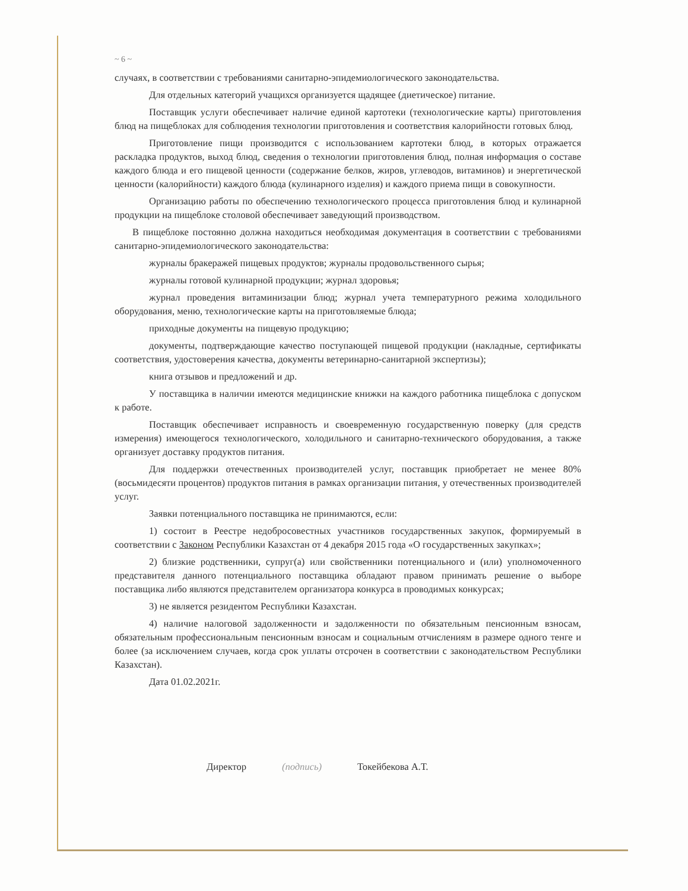~ 6 ~
случаях, в соответствии с требованиями санитарно-эпидемиологического законодательства.
Для отдельных категорий учащихся организуется щадящее (диетическое) питание.
Поставщик услуги обеспечивает наличие единой картотеки (технологические карты) приготовления блюд на пищеблоках для соблюдения технологии приготовления и соответствия калорийности готовых блюд.
Приготовление пищи производится с использованием картотеки блюд, в которых отражается раскладка продуктов, выход блюд, сведения о технологии приготовления блюд, полная информация о составе каждого блюда и его пищевой ценности (содержание белков, жиров, углеводов, витаминов) и энергетической ценности (калорийности) каждого блюда (кулинарного изделия) и каждого приема пищи в совокупности.
Организацию работы по обеспечению технологического процесса приготовления блюд и кулинарной продукции на пищеблоке столовой обеспечивает заведующий производством.
В пищеблоке постоянно должна находиться необходимая документация в соответствии с требованиями санитарно-эпидемиологического законодательства:
журналы бракеражей пищевых продуктов; журналы продовольственного сырья;
журналы готовой кулинарной продукции; журнал здоровья;
журнал проведения витаминизации блюд; журнал учета температурного режима холодильного оборудования, меню, технологические карты на приготовляемые блюда;
приходные документы на пищевую продукцию;
документы, подтверждающие качество поступающей пищевой продукции (накладные, сертификаты соответствия, удостоверения качества, документы ветеринарно-санитарной экспертизы);
книга отзывов и предложений и др.
У поставщика в наличии имеются медицинские книжки на каждого работника пищеблока с допуском к работе.
Поставщик обеспечивает исправность и своевременную государственную поверку (для средств измерения) имеющегося технологического, холодильного и санитарно-технического оборудования, а также организует доставку продуктов питания.
Для поддержки отечественных производителей услуг, поставщик приобретает не менее 80% (восьмидесяти процентов) продуктов питания в рамках организации питания, у отечественных производителей услуг.
Заявки потенциального поставщика не принимаются, если:
1) состоит в Реестре недобросовестных участников государственных закупок, формируемый в соответствии с Законом Республики Казахстан от 4 декабря 2015 года «О государственных закупках»;
2) близкие родственники, супруг(а) или свойственники потенциального и (или) уполномоченного представителя данного потенциального поставщика обладают правом принимать решение о выборе поставщика либо являются представителем организатора конкурса в проводимых конкурсах;
3) не является резидентом Республики Казахстан.
4) наличие налоговой задолженности и задолженности по обязательным пенсионным взносам, обязательным профессиональным пенсионным взносам и социальным отчислениям в размере одного тенге и более (за исключением случаев, когда срок уплаты отсрочен в соответствии с законодательством Республики Казахстан).
Дата 01.02.2021г.
Директор (подпись) Токейбекова А.Т.